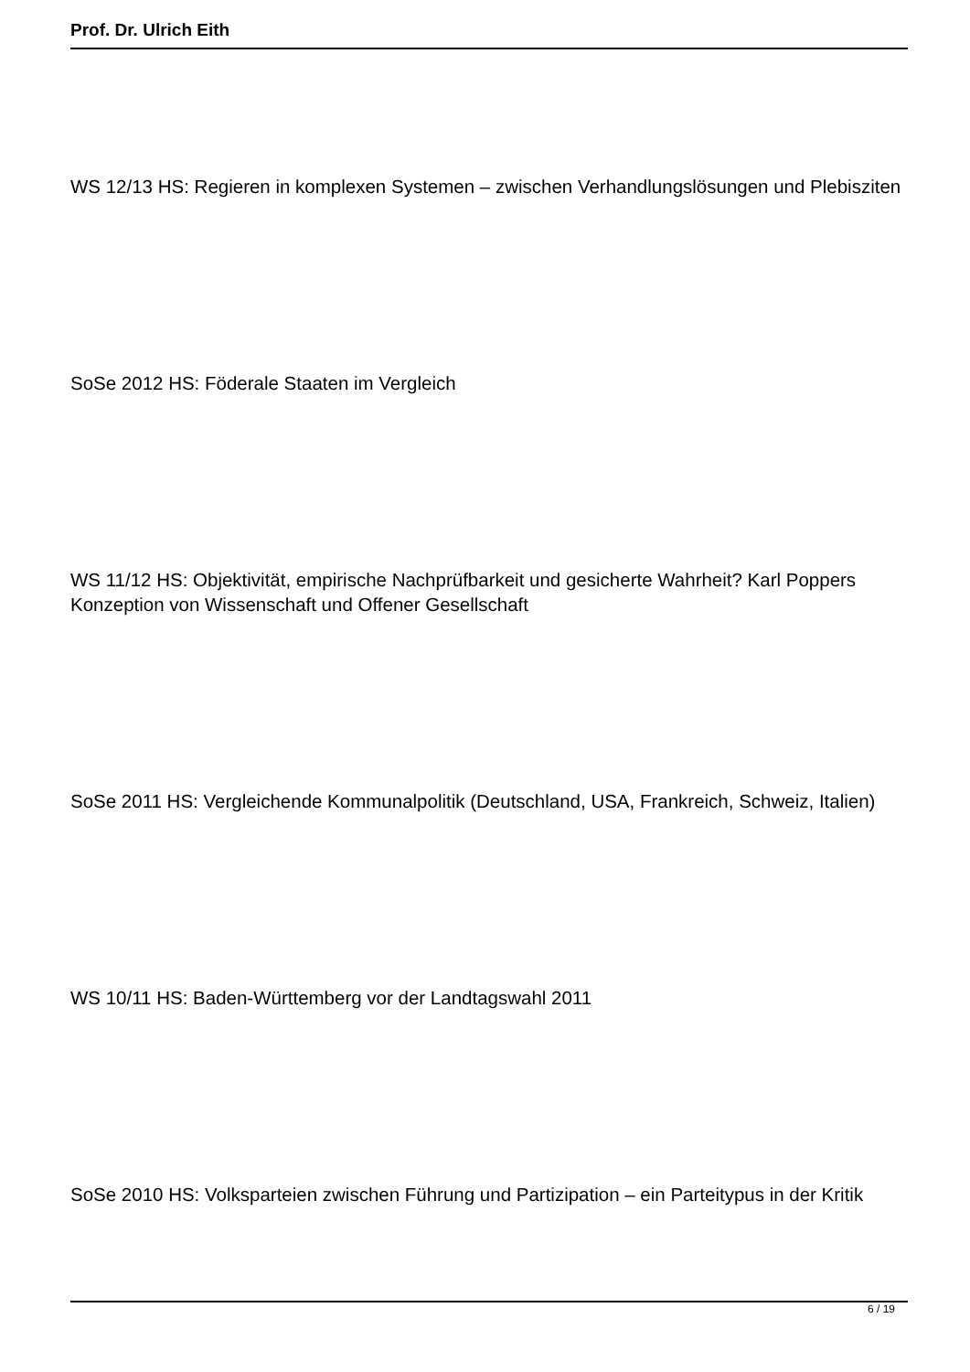Prof. Dr. Ulrich Eith
WS 12/13 HS: Regieren in komplexen Systemen – zwischen Verhandlungslösungen und Plebisziten
SoSe 2012 HS: Föderale Staaten im Vergleich
WS 11/12 HS: Objektivität, empirische Nachprüfbarkeit und gesicherte Wahrheit? Karl Poppers Konzeption von Wissenschaft und Offener Gesellschaft
SoSe 2011 HS: Vergleichende Kommunalpolitik (Deutschland, USA, Frankreich, Schweiz, Italien)
WS 10/11 HS: Baden-Württemberg vor der Landtagswahl 2011
SoSe 2010 HS: Volksparteien zwischen Führung und Partizipation – ein Parteitypus in der Kritik
6 / 19